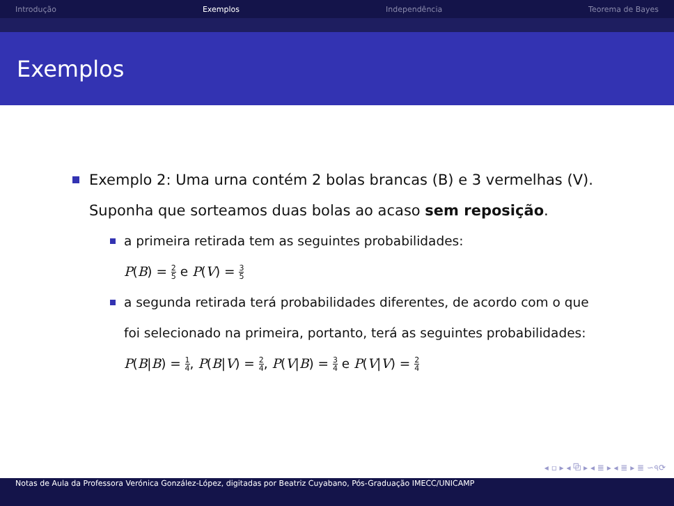Introdução Exemplos Independência Teorema de Bayes
Exemplos
Exemplo 2: Uma urna contém 2 bolas brancas (B) e 3 vermelhas (V). Suponha que sorteamos duas bolas ao acaso sem reposição.
a primeira retirada tem as seguintes probabilidades:
P(B) = 2 5 e P(V) = 3 5
a segunda retirada terá probabilidades diferentes, de acordo com o que foi selecionado na primeira, portanto, terá as seguintes probabilidades:
P(B|B) = 1 4, P(B|V) = 2 4, P(V|B) = 3 4 e P(V|V) = 2 4
◂ ▫ ▸ ◂ ⧉ ▸ ◂ ≣ ▸ ◂ ≣ ▸ ≣ ∽৭⟳
Notas de Aula da Professora Verónica González-López, digitadas por Beatriz Cuyabano, Pós-Graduação IMECC/UNICAMP